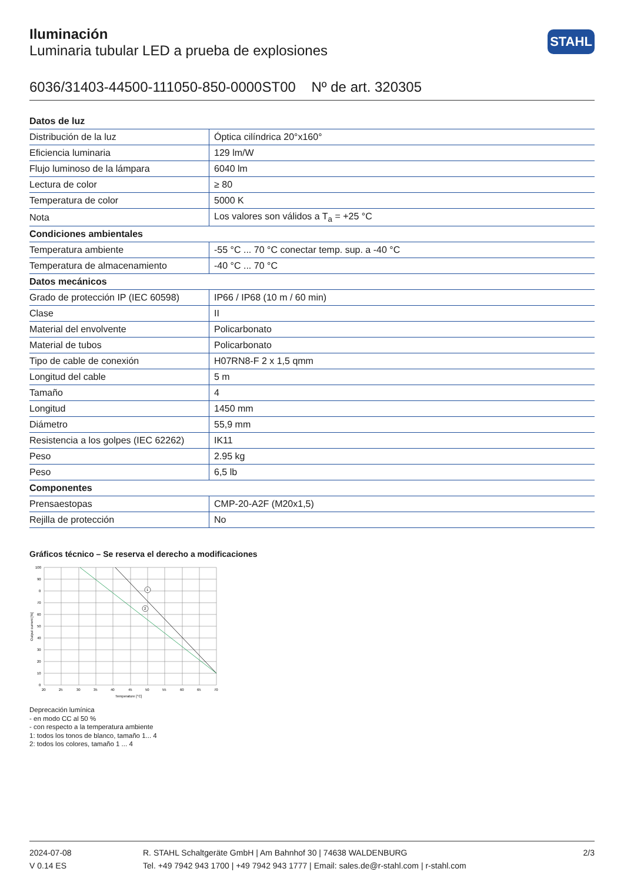STAHL
Iluminación
Luminaria tubular LED a prueba de explosiones
6036/31403-44500-111050-850-0000ST00 Nº de art. 320305
| Datos de luz | |
| --- | --- |
| Distribución de la luz | Óptica cilíndrica 20°x160° |
| Eficiencia luminaria | 129 lm/W |
| Flujo luminoso de la lámpara | 6040 lm |
| Lectura de color | ≥ 80 |
| Temperatura de color | 5000 K |
| Nota | Los valores son válidos a T<sub>a</sub> = +25 °C |
| Condiciones ambientales | |
| Temperatura ambiente | -55 °C ... 70 °C conectar temp. sup. a -40 °C |
| Temperatura de almacenamiento | -40 °C ... 70 °C |
| Datos mecánicos | |
| Grado de protección IP (IEC 60598) | IP66 / IP68 (10 m / 60 min) |
| Clase | II |
| Material del envolvente | Policarbonato |
| Material de tubos | Policarbonato |
| Tipo de cable de conexión | H07RN8-F 2 x 1,5 qmm |
| Longitud del cable | 5 m |
| Tamaño | 4 |
| Longitud | 1450 mm |
| Diámetro | 55,9 mm |
| Resistencia a los golpes (IEC 62262) | IK11 |
| Peso | 2.95 kg |
| Peso | 6,5 lb |
| Componentes | |
| Prensaestopas | CMP-20-A2F (M20x1,5) |
| Rejilla de protección | No |
Gráficos técnico – Se reserva el derecho a modificaciones
1
2
100
90
0
70
60
50
40
30
20
10
0
20
25
30
35
40
45
50
55
60
65
70
Temperature [°C]
Output current [%]
Deprecación lumínica
- en modo CC al 50 %
- con respecto a la temperatura ambiente
1: todos los tonos de blanco, tamaño 1... 4
2: todos los colores, tamaño 1 ... 4
2024-07-08
V 0.14 ES
R. STAHL Schaltgeräte GmbH | Am Bahnhof 30 | 74638 WALDENBURG
Tel. +49 7942 943 1700 | +49 7942 943 1777 | Email: sales.de@r-stahl.com | r-stahl.com
2/3